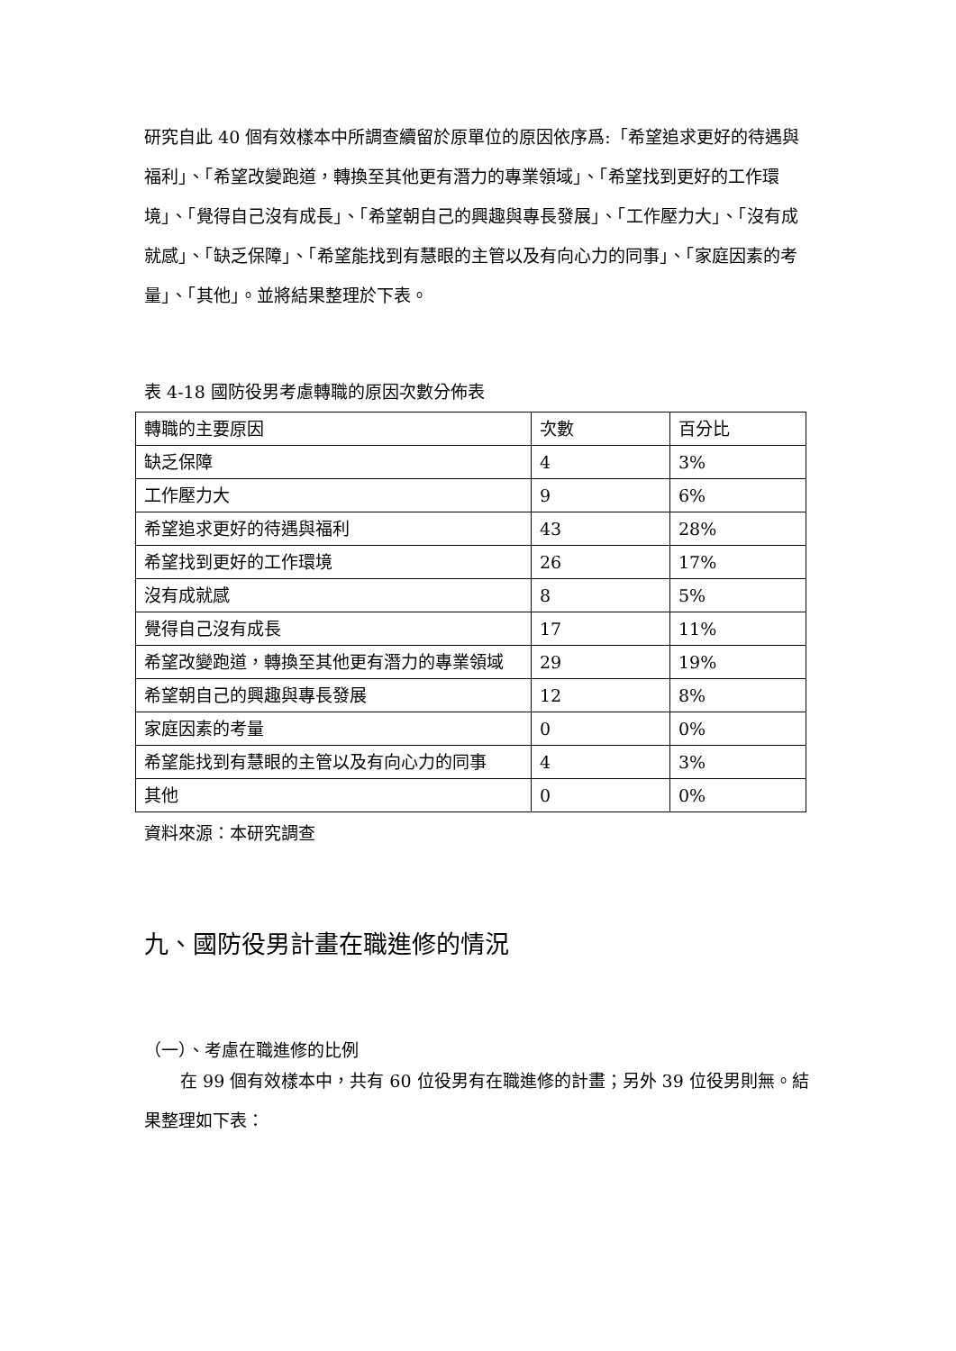研究自此 40 個有效樣本中所調查續留於原單位的原因依序爲:「希望追求更好的待遇與福利」、「希望改變跑道，轉換至其他更有潛力的專業領域」、「希望找到更好的工作環境」、「覺得自己沒有成長」、「希望朝自己的興趣與專長發展」、「工作壓力大」、「沒有成就感」、「缺乏保障」、「希望能找到有慧眼的主管以及有向心力的同事」、「家庭因素的考量」、「其他」。並將結果整理於下表。
表 4-18 國防役男考慮轉職的原因次數分佈表
| 轉職的主要原因 | 次數 | 百分比 |
| --- | --- | --- |
| 缺乏保障 | 4 | 3% |
| 工作壓力大 | 9 | 6% |
| 希望追求更好的待遇與福利 | 43 | 28% |
| 希望找到更好的工作環境 | 26 | 17% |
| 沒有成就感 | 8 | 5% |
| 覺得自己沒有成長 | 17 | 11% |
| 希望改變跑道，轉換至其他更有潛力的專業領域 | 29 | 19% |
| 希望朝自己的興趣與專長發展 | 12 | 8% |
| 家庭因素的考量 | 0 | 0% |
| 希望能找到有慧眼的主管以及有向心力的同事 | 4 | 3% |
| 其他 | 0 | 0% |
資料來源：本研究調查
九、國防役男計畫在職進修的情況
（一）、考慮在職進修的比例
在 99 個有效樣本中，共有 60 位役男有在職進修的計畫；另外 39 位役男則無。結果整理如下表：